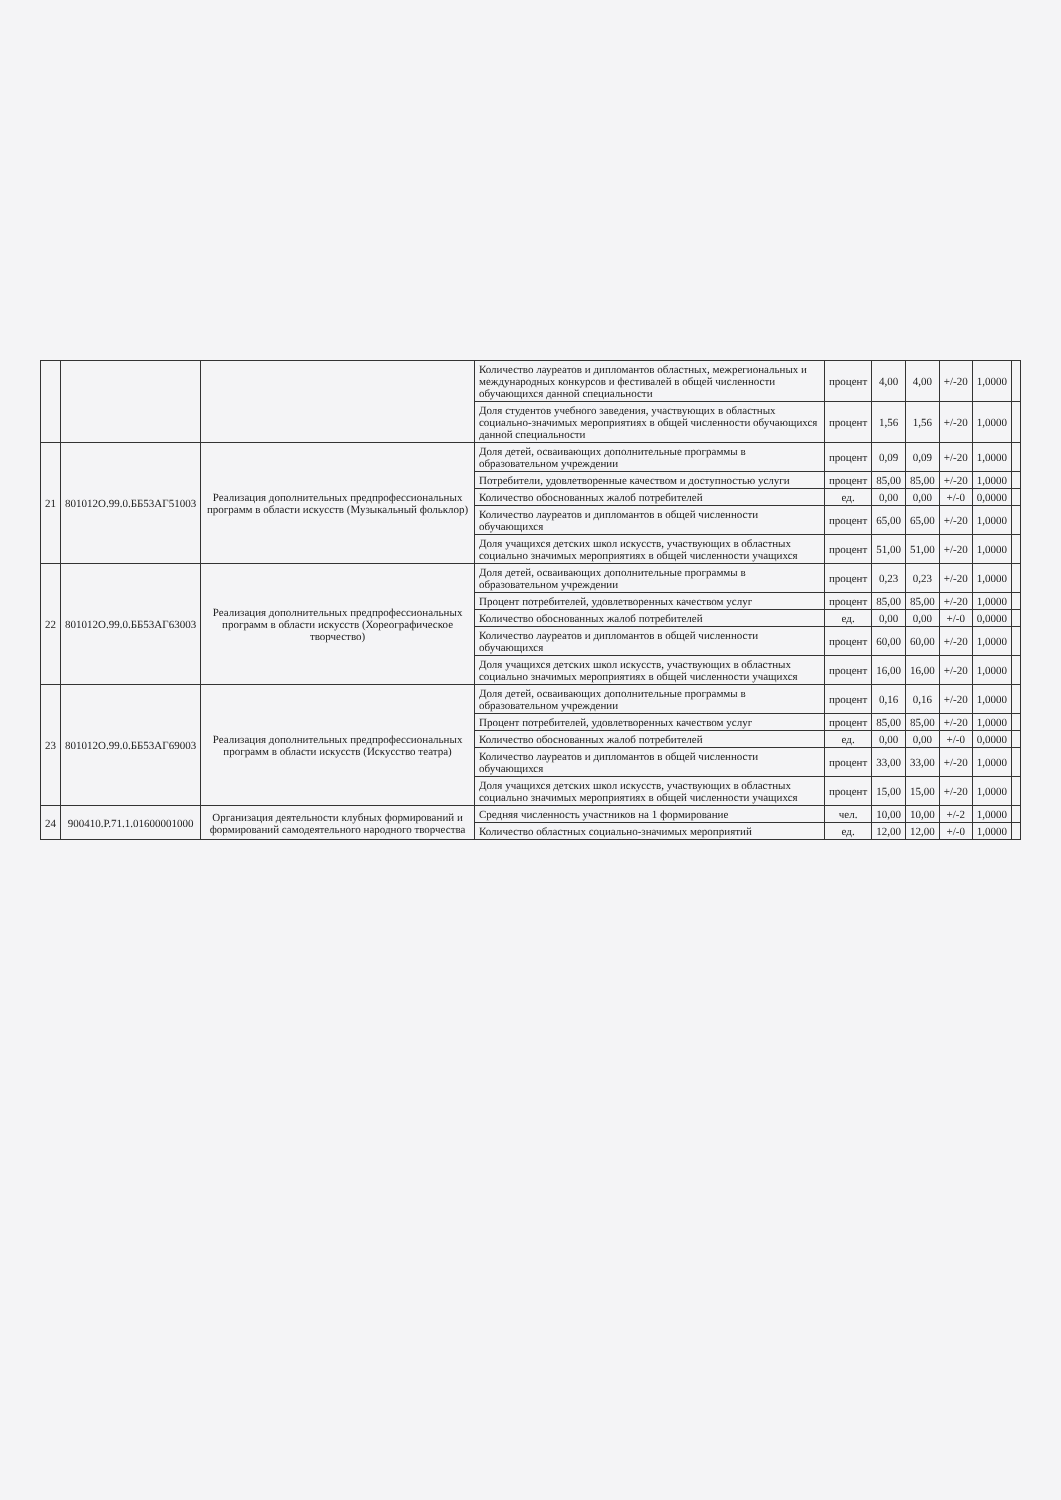| | | | Количество лауреатов и дипломантов областных, межрегиональных и международных конкурсов и фестивалей в общей численности обучающихся данной специальности | процент | 4,00 | 4,00 | +/-20 | 1,0000 | |
| | | | Доля студентов учебного заведения, участвующих в областных социально-значимых мероприятиях в общей численности обучающихся данной специальности | процент | 1,56 | 1,56 | +/-20 | 1,0000 | |
| 21 | 801012О.99.0.ББ53АГ51003 | Реализация дополнительных предпрофессиональных программ в области искусств (Музыкальный фольклор) | Доля детей, осваивающих дополнительные программы в образовательном учреждении | процент | 0,09 | 0,09 | +/-20 | 1,0000 | |
| | | | Потребители, удовлетворенные качеством и доступностью услуги | процент | 85,00 | 85,00 | +/-20 | 1,0000 | |
| | | | Количество обоснованных жалоб потребителей | ед. | 0,00 | 0,00 | +/-0 | 0,0000 | |
| | | | Количество лауреатов и дипломантов в общей численности обучающихся | процент | 65,00 | 65,00 | +/-20 | 1,0000 | |
| | | | Доля учащихся детских школ искусств, участвующих в областных социально значимых мероприятиях в общей численности учащихся | процент | 51,00 | 51,00 | +/-20 | 1,0000 | |
| 22 | 801012О.99.0.ББ53АГ63003 | Реализация дополнительных предпрофессиональных программ в области искусств (Хореографическое творчество) | Доля детей, осваивающих дополнительные программы в образовательном учреждении | процент | 0,23 | 0,23 | +/-20 | 1,0000 | |
| | | | Процент потребителей, удовлетворенных качеством услуг | процент | 85,00 | 85,00 | +/-20 | 1,0000 | |
| | | | Количество обоснованных жалоб потребителей | ед. | 0,00 | 0,00 | +/-0 | 0,0000 | |
| | | | Количество лауреатов и дипломантов в общей численности обучающихся | процент | 60,00 | 60,00 | +/-20 | 1,0000 | |
| | | | Доля учащихся детских школ искусств, участвующих в областных социально значимых мероприятиях в общей численности учащихся | процент | 16,00 | 16,00 | +/-20 | 1,0000 | |
| 23 | 801012О.99.0.ББ53АГ69003 | Реализация дополнительных предпрофессиональных программ в области искусств (Искусство театра) | Доля детей, осваивающих дополнительные программы в образовательном учреждении | процент | 0,16 | 0,16 | +/-20 | 1,0000 | |
| | | | Процент потребителей, удовлетворенных качеством услуг | процент | 85,00 | 85,00 | +/-20 | 1,0000 | |
| | | | Количество обоснованных жалоб потребителей | ед. | 0,00 | 0,00 | +/-0 | 0,0000 | |
| | | | Количество лауреатов и дипломантов в общей численности обучающихся | процент | 33,00 | 33,00 | +/-20 | 1,0000 | |
| | | | Доля учащихся детских школ искусств, участвующих в областных социально значимых мероприятиях в общей численности учащихся | процент | 15,00 | 15,00 | +/-20 | 1,0000 | |
| 24 | 900410.Р.71.1.01600001000 | Организация деятельности клубных формирований и формирований самодеятельного народного творчества | Средняя численность участников на 1 формирование | чел. | 10,00 | 10,00 | +/-2 | 1,0000 | |
| | | | Количество областных социально-значимых мероприятий | ед. | 12,00 | 12,00 | +/-0 | 1,0000 | |